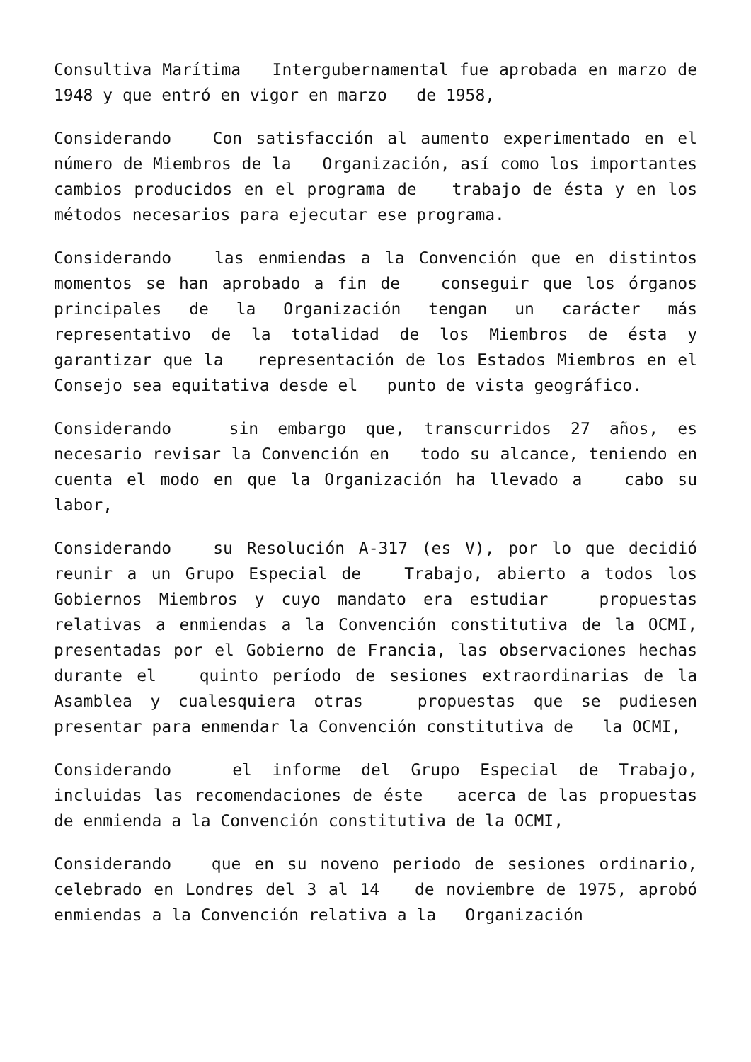Consultiva Marítima Intergubernamental fue aprobada en marzo de 1948 y que entró en vigor en marzo de 1958,
Considerando Con satisfacción al aumento experimentado en el número de Miembros de la Organización, así como los importantes cambios producidos en el programa de trabajo de ésta y en los métodos necesarios para ejecutar ese programa.
Considerando las enmiendas a la Convención que en distintos momentos se han aprobado a fin de conseguir que los órganos principales de la Organización tengan un carácter más representativo de la totalidad de los Miembros de ésta y garantizar que la representación de los Estados Miembros en el Consejo sea equitativa desde el punto de vista geográfico.
Considerando sin embargo que, transcurridos 27 años, es necesario revisar la Convención en todo su alcance, teniendo en cuenta el modo en que la Organización ha llevado a cabo su labor,
Considerando su Resolución A-317 (es V), por lo que decidió reunir a un Grupo Especial de Trabajo, abierto a todos los Gobiernos Miembros y cuyo mandato era estudiar propuestas relativas a enmiendas a la Convención constitutiva de la OCMI, presentadas por el Gobierno de Francia, las observaciones hechas durante el quinto período de sesiones extraordinarias de la Asamblea y cualesquiera otras propuestas que se pudiesen presentar para enmendar la Convención constitutiva de la OCMI,
Considerando el informe del Grupo Especial de Trabajo, incluidas las recomendaciones de éste acerca de las propuestas de enmienda a la Convención constitutiva de la OCMI,
Considerando que en su noveno periodo de sesiones ordinario, celebrado en Londres del 3 al 14 de noviembre de 1975, aprobó enmiendas a la Convención relativa a la Organización